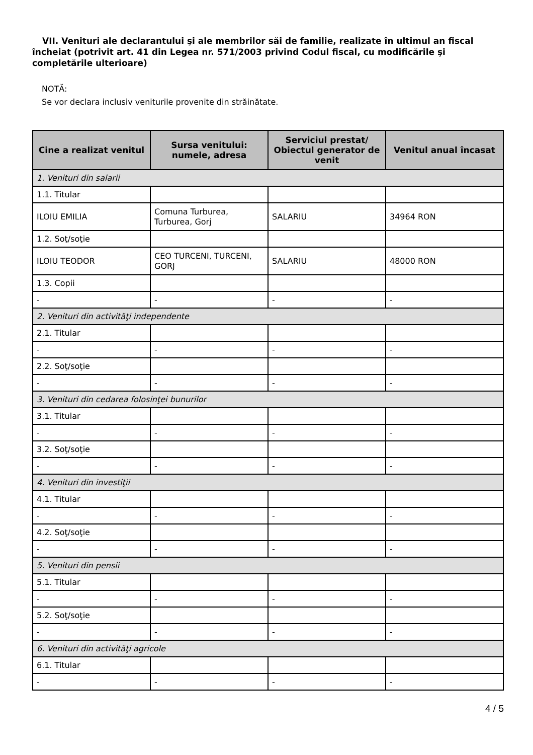VII. Venituri ale declarantului şi ale membrilor săi de familie, realizate în ultimul an fiscal încheiat (potrivit art. 41 din Legea nr. 571/2003 privind Codul fiscal, cu modificările şi completările ulterioare)
NOTĂ:
Se vor declara inclusiv veniturile provenite din străinătate.
| Cine a realizat venitul | Sursa venitului: numele, adresa | Serviciul prestat/ Obiectul generator de venit | Venitul anual încasat |
| --- | --- | --- | --- |
| 1. Venituri din salarii | | | |
| 1.1. Titular | | | |
| ILOIU EMILIA | Comuna Turburea, Turburea, Gorj | SALARIU | 34964 RON |
| 1.2. Soţ/soţie | | | |
| ILOIU TEODOR | CEO TURCENI, TURCENI, GORJ | SALARIU | 48000 RON |
| 1.3. Copii | | | |
| - | - | - | - |
| 2. Venituri din activităţi independente | | | |
| 2.1. Titular | | | |
| - | - | - | - |
| 2.2. Soţ/soţie | | | |
| - | - | - | - |
| 3. Venituri din cedarea folosinţei bunurilor | | | |
| 3.1. Titular | | | |
| - | - | - | - |
| 3.2. Soţ/soţie | | | |
| - | - | - | - |
| 4. Venituri din investiţii | | | |
| 4.1. Titular | | | |
| - | - | - | - |
| 4.2. Soţ/soţie | | | |
| - | - | - | - |
| 5. Venituri din pensii | | | |
| 5.1. Titular | | | |
| - | - | - | - |
| 5.2. Soţ/soţie | | | |
| - | - | - | - |
| 6. Venituri din activităţi agricole | | | |
| 6.1. Titular | | | |
| - | - | - | - |
4 / 5